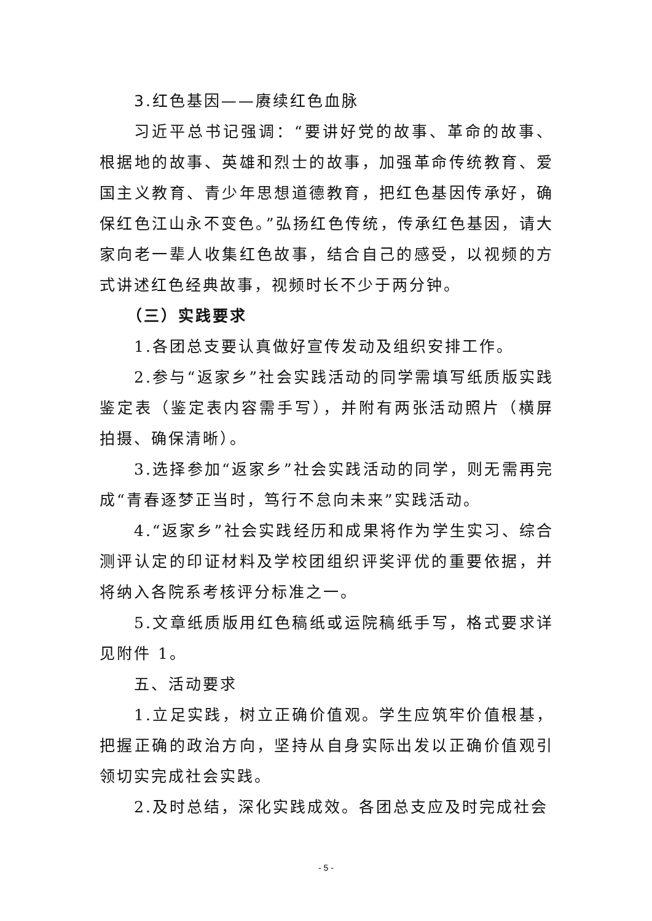3.红色基因——赓续红色血脉
习近平总书记强调：“要讲好党的故事、革命的故事、根据地的故事、英雄和烈士的故事，加强革命传统教育、爱国主义教育、青少年思想道德教育，把红色基因传承好，确保红色江山永不变色。”弘扬红色传统，传承红色基因，请大家向老一辈人收集红色故事，结合自己的感受，以视频的方式讲述红色经典故事，视频时长不少于两分钟。
（三）实践要求
1.各团总支要认真做好宣传发动及组织安排工作。
2.参与“返家乡”社会实践活动的同学需填写纸质版实践鉴定表（鉴定表内容需手写），并附有两张活动照片（横屏拍摄、确保清晰）。
3.选择参加“返家乡”社会实践活动的同学，则无需再完成“青春逐梦正当时，笃行不怠向未来”实践活动。
4.“返家乡”社会实践经历和成果将作为学生实习、综合测评认定的印证材料及学校团组织评奖评优的重要依据，并将纳入各院系考核评分标准之一。
5.文章纸质版用红色稿纸或运院稿纸手写，格式要求详见附件 1。
五、活动要求
1.立足实践，树立正确价值观。学生应筑牢价值根基，把握正确的政治方向，坚持从自身实际出发以正确价值观引领切实完成社会实践。
2.及时总结，深化实践成效。各团总支应及时完成社会
- 5 -